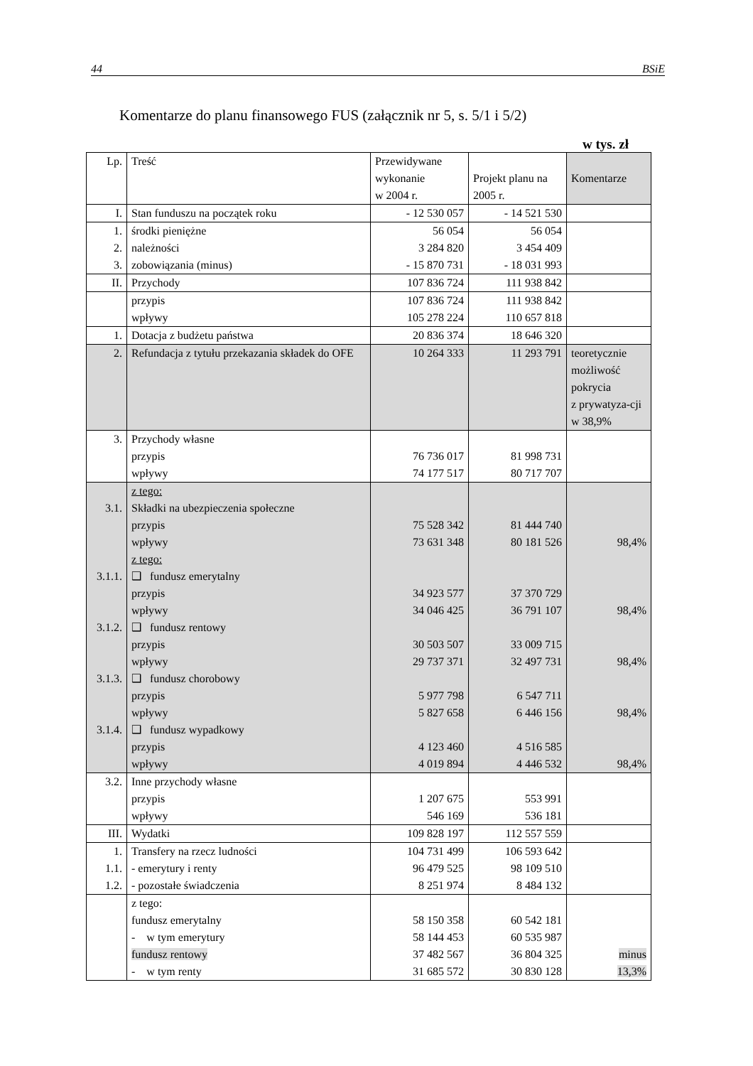44 BSiE
Komentarze do planu finansowego FUS (załącznik nr 5, s. 5/1 i 5/2)
w tys. zł
| Lp. | Treść | Przewidywane wykonanie w 2004 r. | Projekt planu na 2005 r. | Komentarze |
| --- | --- | --- | --- | --- |
| I. | Stan funduszu na początek roku | - 12 530 057 | - 14 521 530 | |
| 1. 2. 3. | środki pieniężne należności zobowiązania (minus) | 56 054 3 284 820 - 15 870 731 | 56 054 3 454 409 - 18 031 993 | |
| II. | Przychody | 107 836 724 | 111 938 842 | |
| | przypis wpływy | 107 836 724 105 278 224 | 111 938 842 110 657 818 | |
| 1. | Dotacja z budżetu państwa | 20 836 374 | 18 646 320 | |
| 2. | Refundacja z tytułu przekazania składek do OFE | 10 264 333 | 11 293 791 | teoretycznie możliwość pokrycia z prywatyza-cji w 38,9% |
| 3. | Przychody własne przypis wpływy | 76 736 017 74 177 517 | 81 998 731 80 717 707 | |
| 3.1. 3.1.1. 3.1.2. 3.1.3. 3.1.4. | z tego: Składki na ubezpieczenia społeczne przypis wpływy z tego: ❑ fundusz emerytalny przypis wpływy ❑ fundusz rentowy przypis wpływy ❑ fundusz chorobowy przypis wpływy ❑ fundusz wypadkowy przypis wpływy | 75 528 342 73 631 348 34 923 577 34 046 425 30 503 507 29 737 371 5 977 798 5 827 658 4 123 460 4 019 894 | 81 444 740 80 181 526 37 370 729 36 791 107 33 009 715 32 497 731 6 547 711 6 446 156 4 516 585 4 446 532 | 98,4% 98,4% 98,4% 98,4% 98,4% |
| 3.2. | Inne przychody własne przypis wpływy | 1 207 675 546 169 | 553 991 536 181 | |
| III. | Wydatki | 109 828 197 | 112 557 559 | |
| 1. 1.1. 1.2. | Transfery na rzecz ludności - emerytury i renty - pozostałe świadczenia | 104 731 499 96 479 525 8 251 974 | 106 593 642 98 109 510 8 484 132 | |
| | z tego: fundusz emerytalny - w tym emerytury fundusz rentowy - w tym renty | 58 150 358 58 144 453 37 482 567 31 685 572 | 60 542 181 60 535 987 36 804 325 30 830 128 | minus 13,3% |